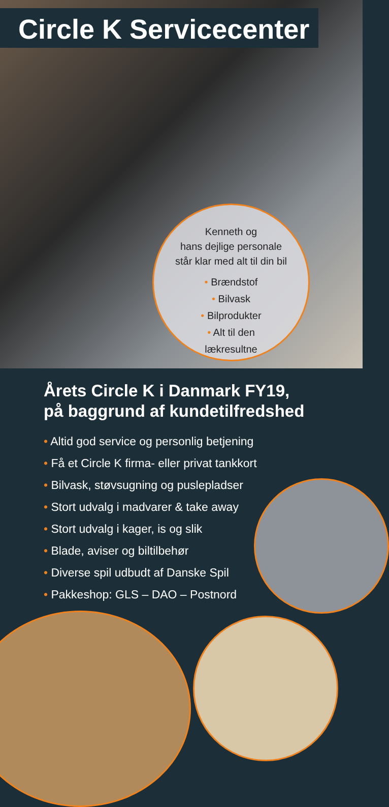Circle K Servicecenter
Kenneth og
hans dejlige personale
står klar med alt til din bil
• Brændstof
• Bilvask
• Bilprodukter
• Alt til den
lækresultne
Årets Circle K i Danmark FY19,
på baggrund af kundetilfredshed
• Altid god service og personlig betjening
• Få et Circle K firma- eller privat tankkort
• Bilvask, støvsugning og puslepladser
• Stort udvalg i madvarer & take away
• Stort udvalg i kager, is og slik
• Blade, aviser og biltilbehør
• Diverse spil udbudt af Danske Spil
• Pakkeshop: GLS – DAO – Postnord